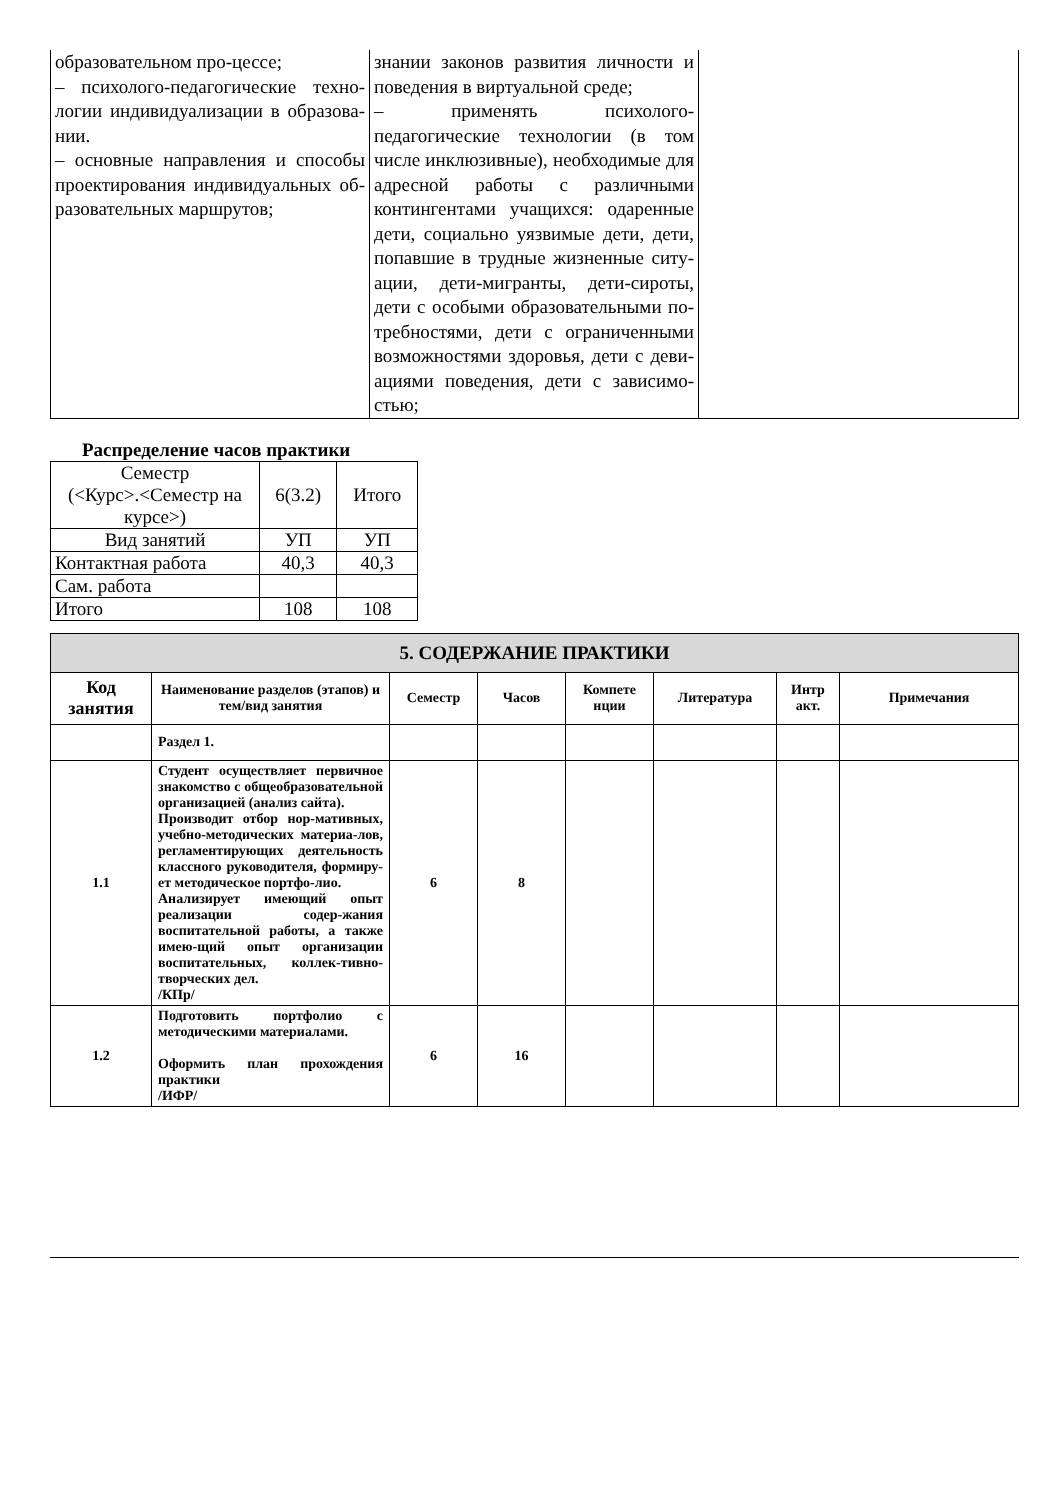| образовательном про-цессе; – психолого-педагогические техно-логии индивидуализации в образова-нии. – основные направления и способы проектирования индивидуальных об-разовательных маршрутов; | знании законов развития личности и поведения в виртуальной среде; – применять психолого-педагогические технологии (в том числе инклюзивные), необходимые для адресной работы с различными контингентами учащихся: одаренные дети, социально уязвимые дети, дети, попавшие в трудные жизненные ситу-ации, дети-мигранты, дети-сироты, дети с особыми образовательными по-требностями, дети с ограниченными возможностями здоровья, дети с деви-ациями поведения, дети с зависимо-стью; | |
Распределение часов практики
| Семестр (<Курс>.<Семестр на курсе>) | 6(3.2) | Итого |
| Вид занятий | УП | УП |
| Контактная работа | 40,3 | 40,3 |
| Сам. работа | | |
| Итого | 108 | 108 |
| 5. СОДЕРЖАНИЕ ПРАКТИКИ | | | | | | | |
| --- | --- | --- | --- | --- | --- | --- | --- |
| Код занятия | Наименование разделов (этапов) и тем/вид занятия | Семестр | Часов | Компете нции | Литература | Интр акт. | Примечания |
| | Раздел 1. | | | | | | |
| 1.1 | Студент осуществляет первичное знакомство с общеобразовательной организацией (анализ сайта). Производит отбор нор-мативных, учебно-методических материа-лов, регламентирующих деятельность классного руководителя, формиру-ет методическое портфо-лио. Анализирует имеющий опыт реализации содер-жания воспитательной работы, а также имею-щий опыт организации воспитательных, коллек-тивно-творческих дел. /КПр/ | 6 | 8 | | | | |
| 1.2 | Подготовить портфолио с методическими материалами. Оформить план прохождения практики /ИФР/ | 6 | 16 | | | | |